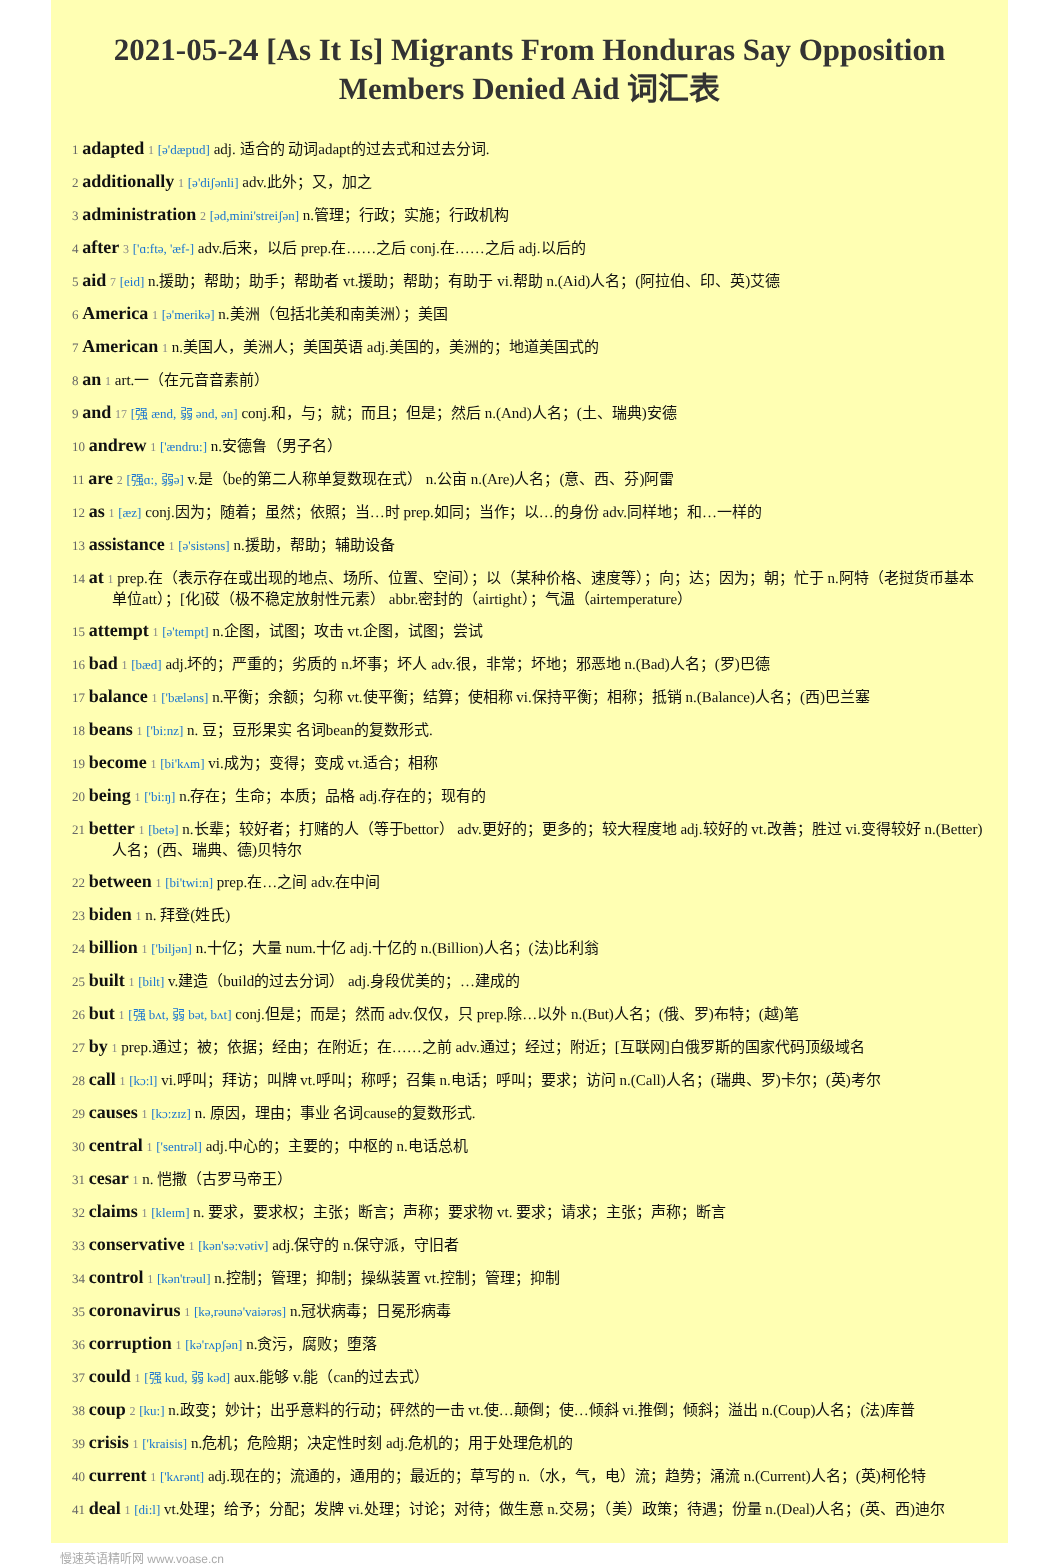2021-05-24 [As It Is] Migrants From Honduras Say Opposition Members Denied Aid 词汇表
1 adapted 1 [ə'dæptɪd] adj. 适合的 动词adapt的过去式和过去分词.
2 additionally 1 [ə'diʃənli] adv.此外；又，加之
3 administration 2 [əd,mini'streiʃən] n.管理；行政；实施；行政机构
4 after 3 ['ɑ:ftə, 'æf-] adv.后来，以后 prep.在……之后 conj.在……之后 adj.以后的
5 aid 7 [eid] n.援助；帮助；助手；帮助者 vt.援助；帮助；有助于 vi.帮助 n.(Aid)人名；(阿拉伯、印、英)艾德
6 America 1 [ə'merikə] n.美洲（包括北美和南美洲）；美国
7 American 1 n.美国人，美洲人；美国英语 adj.美国的，美洲的；地道美国式的
8 an 1 art.一（在元音音素前）
9 and 17 [强 ænd, 弱 ənd, ən] conj.和，与；就；而且；但是；然后 n.(And)人名；(土、瑞典)安德
10 andrew 1 ['ændru:] n.安德鲁（男子名）
11 are 2 [强ɑ:, 弱ə] v.是（be的第二人称单复数现在式） n.公亩 n.(Are)人名；(意、西、芬)阿雷
12 as 1 [æz] conj.因为；随着；虽然；依照；当…时 prep.如同；当作；以…的身份 adv.同样地；和…一样的
13 assistance 1 [ə'sistəns] n.援助，帮助；辅助设备
14 at 1 prep.在（表示存在或出现的地点、场所、位置、空间）；以（某种价格、速度等）；向；达；因为；朝；忙于 n.阿特（老挝货币基本单位att）；[化]砹（极不稳定放射性元素） abbr.密封的（airtight）；气温（airtemperature）
15 attempt 1 [ə'tempt] n.企图，试图；攻击 vt.企图，试图；尝试
16 bad 1 [bæd] adj.坏的；严重的；劣质的 n.坏事；坏人 adv.很，非常；坏地；邪恶地 n.(Bad)人名；(罗)巴德
17 balance 1 ['bæləns] n.平衡；余额；匀称 vt.使平衡；结算；使相称 vi.保持平衡；相称；抵销 n.(Balance)人名；(西)巴兰塞
18 beans 1 ['bi:nz] n. 豆；豆形果实 名词bean的复数形式.
19 become 1 [bi'kʌm] vi.成为；变得；变成 vt.适合；相称
20 being 1 ['bi:ŋ] n.存在；生命；本质；品格 adj.存在的；现有的
21 better 1 [betə] n.长辈；较好者；打赌的人（等于bettor） adv.更好的；更多的；较大程度地 adj.较好的 vt.改善；胜过 vi.变得较好 n.(Better)人名；(西、瑞典、德)贝特尔
22 between 1 [bi'twi:n] prep.在…之间 adv.在中间
23 biden 1 n. 拜登(姓氏)
24 billion 1 ['biljən] n.十亿；大量 num.十亿 adj.十亿的 n.(Billion)人名；(法)比利翁
25 built 1 [bilt] v.建造（build的过去分词） adj.身段优美的；…建成的
26 but 1 [强 bʌt, 弱 bət, bʌt] conj.但是；而是；然而 adv.仅仅，只 prep.除…以外 n.(But)人名；(俄、罗)布特；(越)笔
27 by 1 prep.通过；被；依据；经由；在附近；在……之前 adv.通过；经过；附近；[互联网]白俄罗斯的国家代码顶级域名
28 call 1 [kɔ:l] vi.呼叫；拜访；叫牌 vt.呼叫；称呼；召集 n.电话；呼叫；要求；访问 n.(Call)人名；(瑞典、罗)卡尔；(英)考尔
29 causes 1 [kɔ:zɪz] n. 原因，理由；事业 名词cause的复数形式.
30 central 1 ['sentrəl] adj.中心的；主要的；中枢的 n.电话总机
31 cesar 1 n. 恺撒（古罗马帝王）
32 claims 1 [kleɪm] n. 要求，要求权；主张；断言；声称；要求物 vt. 要求；请求；主张；声称；断言
33 conservative 1 [kən'sə:vətiv] adj.保守的 n.保守派，守旧者
34 control 1 [kən'trəul] n.控制；管理；抑制；操纵装置 vt.控制；管理；抑制
35 coronavirus 1 [kə,rəunə'vaiərəs] n.冠状病毒；日冕形病毒
36 corruption 1 [kə'rʌpʃən] n.贪污，腐败；堕落
37 could 1 [强 kud, 弱 kəd] aux.能够 v.能（can的过去式）
38 coup 2 [ku:] n.政变；妙计；出乎意料的行动；砰然的一击 vt.使…颠倒；使…倾斜 vi.推倒；倾斜；溢出 n.(Coup)人名；(法)库普
39 crisis 1 ['kraisis] n.危机；危险期；决定性时刻 adj.危机的；用于处理危机的
40 current 1 ['kʌrənt] adj.现在的；流通的，通用的；最近的；草写的 n.（水，气，电）流；趋势；涌流 n.(Current)人名；(英)柯伦特
41 deal 1 [di:l] vt.处理；给予；分配；发牌 vi.处理；讨论；对待；做生意 n.交易；（美）政策；待遇；份量 n.(Deal)人名；(英、西)迪尔
慢速英语精听网 www.voase.cn